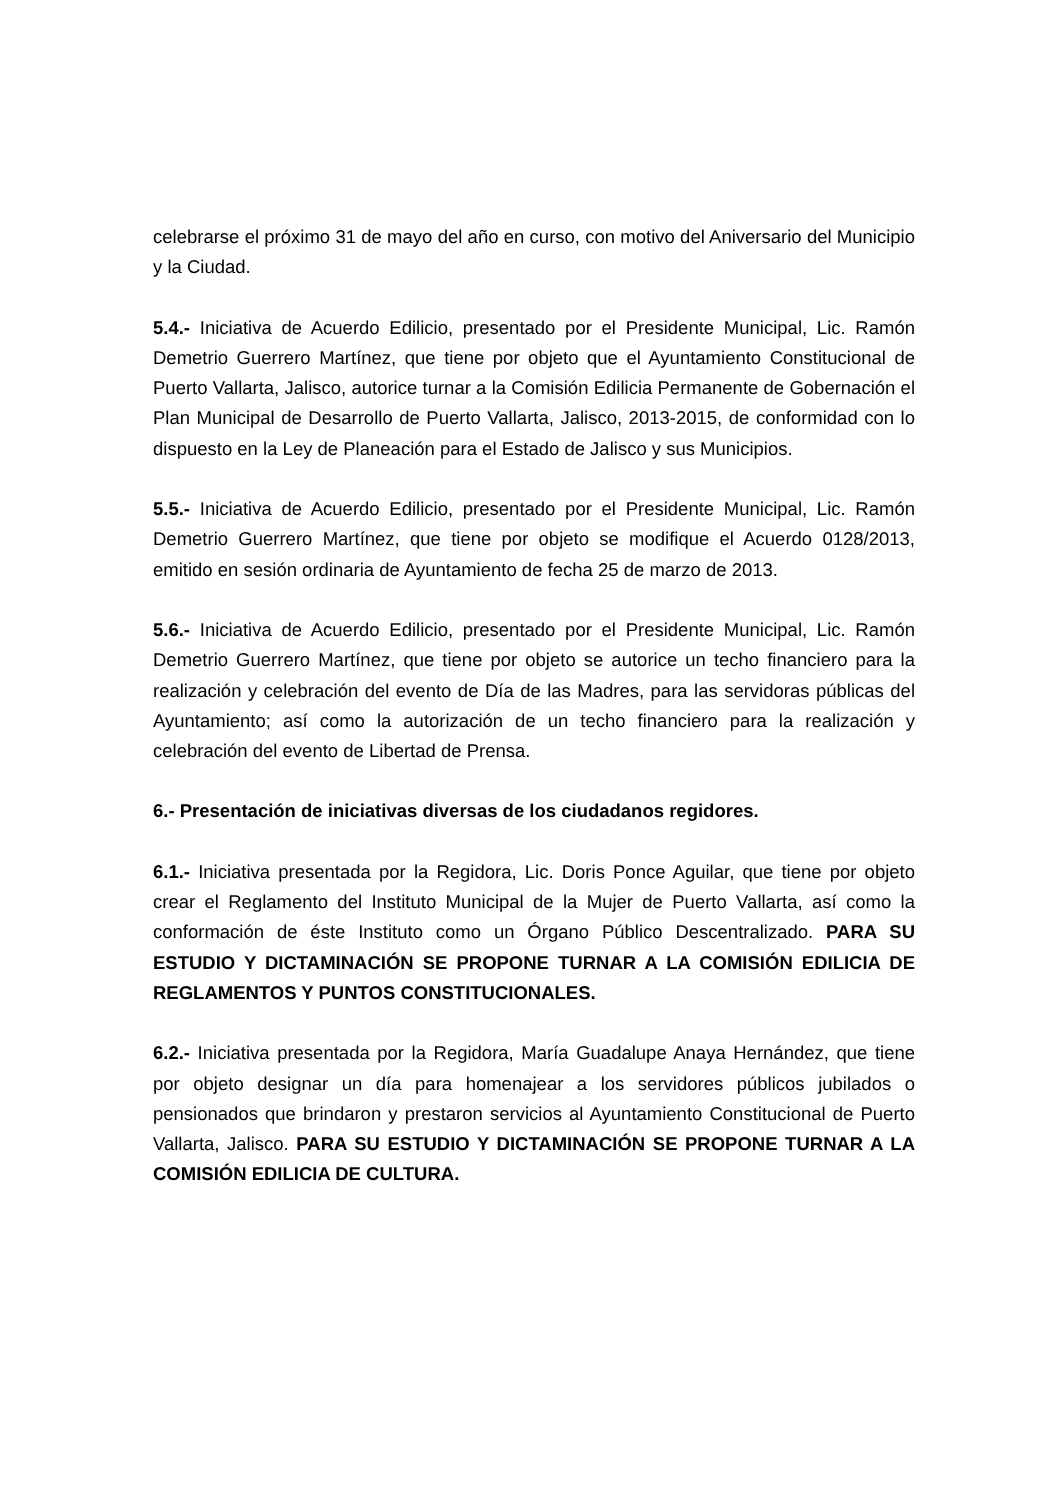celebrarse el próximo 31 de mayo del año en curso, con motivo del Aniversario del Municipio y la Ciudad.
5.4.- Iniciativa de Acuerdo Edilicio, presentado por el Presidente Municipal, Lic. Ramón Demetrio Guerrero Martínez, que tiene por objeto que el Ayuntamiento Constitucional de Puerto Vallarta, Jalisco, autorice turnar a la Comisión Edilicia Permanente de Gobernación el Plan Municipal de Desarrollo de Puerto Vallarta, Jalisco, 2013-2015, de conformidad con lo dispuesto en la Ley de Planeación para el Estado de Jalisco y sus Municipios.
5.5.- Iniciativa de Acuerdo Edilicio, presentado por el Presidente Municipal, Lic. Ramón Demetrio Guerrero Martínez, que tiene por objeto se modifique el Acuerdo 0128/2013, emitido en sesión ordinaria de Ayuntamiento de fecha 25 de marzo de 2013.
5.6.- Iniciativa de Acuerdo Edilicio, presentado por el Presidente Municipal, Lic. Ramón Demetrio Guerrero Martínez, que tiene por objeto se autorice un techo financiero para la realización y celebración del evento de Día de las Madres, para las servidoras públicas del Ayuntamiento; así como la autorización de un techo financiero para la realización y celebración del evento de Libertad de Prensa.
6.- Presentación de iniciativas diversas de los ciudadanos regidores.
6.1.- Iniciativa presentada por la Regidora, Lic. Doris Ponce Aguilar, que tiene por objeto crear el Reglamento del Instituto Municipal de la Mujer de Puerto Vallarta, así como la conformación de éste Instituto como un Órgano Público Descentralizado. PARA SU ESTUDIO Y DICTAMINACIÓN SE PROPONE TURNAR A LA COMISIÓN EDILICIA DE REGLAMENTOS Y PUNTOS CONSTITUCIONALES.
6.2.- Iniciativa presentada por la Regidora, María Guadalupe Anaya Hernández, que tiene por objeto designar un día para homenajear a los servidores públicos jubilados o pensionados que brindaron y prestaron servicios al Ayuntamiento Constitucional de Puerto Vallarta, Jalisco. PARA SU ESTUDIO Y DICTAMINACIÓN SE PROPONE TURNAR A LA COMISIÓN EDILICIA DE CULTURA.